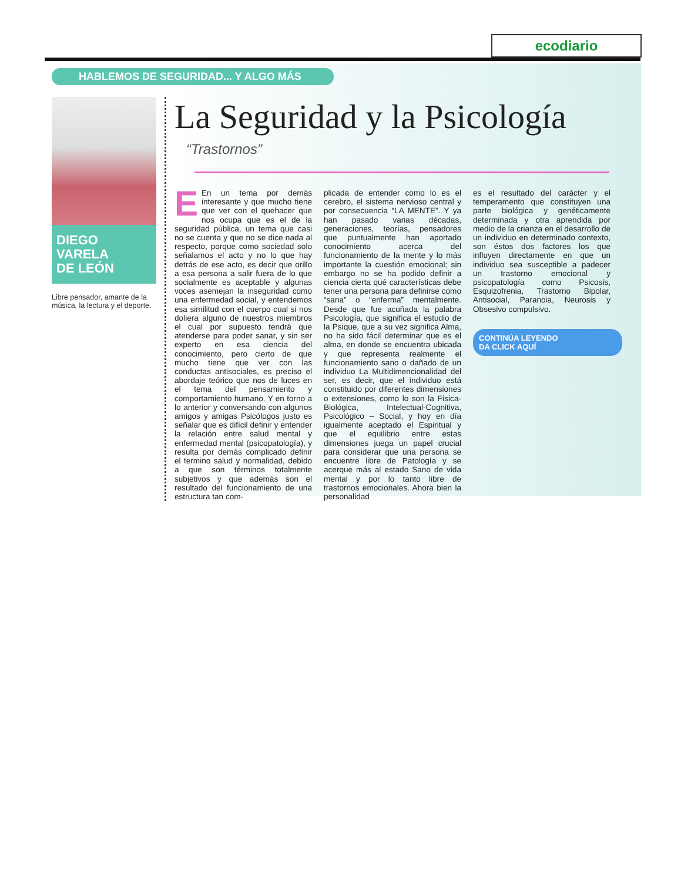ecodiario
HABLEMOS DE SEGURIDAD... Y ALGO MÁS
DIEGO
VARELA
DE LEÓN
Libre pensador, amante de la música, la lectura y el deporte.
La Seguridad y la Psicología
“Trastornos”
EEn un tema por demás interesante y que mucho tiene que ver con el quehacer que nos ocupa que es el de la seguridad pública, un tema que casi no se cuenta y que no se dice nada al respecto, porque como sociedad solo señalamos el acto y no lo que hay detrás de ese acto, es decir que orillo a esa persona a salir fuera de lo que socialmente es aceptable y algunas voces asemejan la inseguridad como una enfermedad social, y entendemos esa similitud con el cuerpo cual si nos doliera alguno de nuestros miembros el cual por supuesto tendrá que atenderse para poder sanar, y sin ser experto en esa ciencia del conocimiento, pero cierto de que mucho tiene que ver con las conductas antisociales, es preciso el abordaje teórico que nos de luces en el tema del pensamiento y comportamiento humano. Y en torno a lo anterior y conversando con algunos amigos y amigas Psicólogos justo es señalar que es difícil definir y entender la relación entre salud mental y enfermedad mental (psicopatología), y resulta por demás complicado definir el termino salud y normalidad, debido a que son términos totalmente subjetivos y que además son el resultado del funcionamiento de una estructura tan com-
plicada de entender como lo es el cerebro, el sistema nervioso central y por consecuencia “LA MENTE”. Y ya han pasado varias décadas, generaciones, teorías, pensadores que puntualmente han aportado conocimiento acerca del funcionamiento de la mente y lo más importante la cuestión emocional; sin embargo no se ha podido definir a ciencia cierta qué características debe tener una persona para definirse como “sana” o “enferma” mentalmente. Desde que fue acuñada la palabra Psicología, que significa el estudio de la Psique, que a su vez significa Alma, no ha sido fácil determinar que es el alma, en donde se encuentra ubicada y que representa realmente el funcionamiento sano o dañado de un individuo La Multidimencionalidad del ser, es decir, que el individuo está constituido por diferentes dimensiones o extensiones, como lo son la Física-Biológica, Intelectual-Cognitiva, Psicológico – Social, y hoy en día igualmente aceptado el Espiritual y que el equilibrio entre estas dimensiones juega un papel crucial para considerar que una persona se encuentre libre de Patología y se acerque más al estado Sano de vida mental y por lo tanto libre de trastornos emocionales. Ahora bien la personalidad
es el resultado del carácter y el temperamento que constituyen una parte biológica y genéticamente determinada y otra aprendida por medio de la crianza en el desarrollo de un individuo en determinado contexto, son éstos dos factores los que influyen directamente en que un individuo sea susceptible a padecer un trastorno emocional y psicopatología como Psicosis, Esquizofrenia, Trastorno Bipolar, Antisocial, Paranoia, Neurosis y Obsesivo compulsivo.
CONTINÚA LEYENDO
DA CLICK AQUÍ